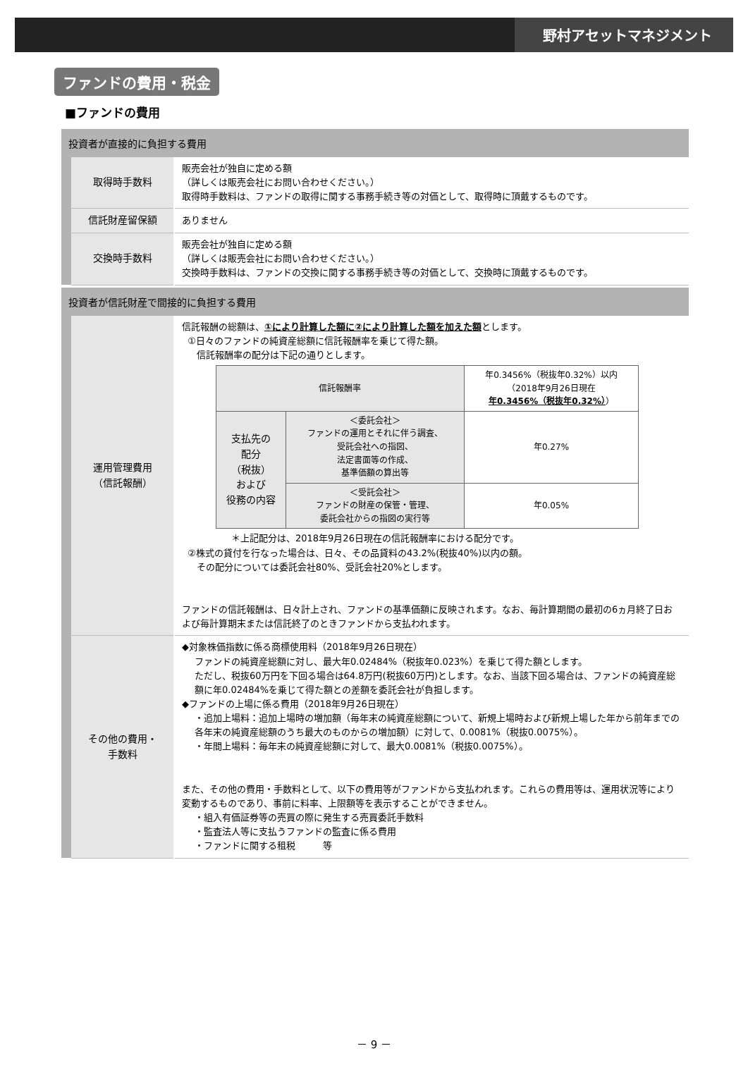野村アセットマネジメント
ファンドの費用・税金
■ファンドの費用
投資者が直接的に負担する費用
| | 取得時手数料 | 販売会社が独自に定める額 （詳しくは販売会社にお問い合わせください。） 取得時手数料は、ファンドの取得に関する事務手続き等の対価として、取得時に頂戴するものです。 |
| | 信託財産留保額 | ありません |
| | 交換時手数料 | 販売会社が独自に定める額 （詳しくは販売会社にお問い合わせください。） 交換時手数料は、ファンドの交換に関する事務手続き等の対価として、交換時に頂戴するものです。 |
投資者が信託財産で間接的に負担する費用
| | 運用管理費用 （信託報酬） | 信託報酬の総額は、 ①により計算した額に②により計算した額を加えた額 とします。 ①日々のファンドの純資産総額に信託報酬率を乗じて得た額。 信託報酬率の配分は下記の通りとします。 / 信託報酬率 / / 年0.3456%（税抜年0.32%）以内 （2018年9月26日現在 年0.3456%（税抜年0.32%） ） / / 支払先の 配分 （税抜） および 役務の内容 / ＜委託会社＞ ファンドの運用とそれに伴う調査、 受託会社への指図、 法定書面等の作成、 基準価額の算出等 / 年0.27% / / / ＜受託会社＞ ファンドの財産の保管・管理、 委託会社からの指図の実行等 / 年0.05% / ＊上記配分は、2018年9月26日現在の信託報酬率における配分です。 ②株式の貸付を行なった場合は、日々、その品貸料の43.2%(税抜40%)以内の額。 その配分については委託会社80%、受託会社20%とします。 ファンドの信託報酬は、日々計上され、ファンドの基準価額に反映されます。なお、毎計算期間の最初の6ヵ月終了日および毎計算期末または信託終了のときファンドから支払われます。 |
| | その他の費用・ 手数料 | ◆対象株価指数に係る商標使用料（2018年9月26日現在） ファンドの純資産総額に対し、最大年0.02484%（税抜年0.023%）を乗じて得た額とします。 ただし、税抜60万円を下回る場合は64.8万円(税抜60万円)とします。なお、当該下回る場合は、ファンドの純資産総額に年0.02484%を乗じて得た額との差額を委託会社が負担します。 ◆ファンドの上場に係る費用（2018年9月26日現在） ・追加上場料：追加上場時の増加額（毎年末の純資産総額について、新規上場時および新規上場した年から前年までの各年末の純資産総額のうち最大のものからの増加額）に対して、0.0081%（税抜0.0075%）。 ・年間上場料：毎年末の純資産総額に対して、最大0.0081%（税抜0.0075%）。 また、その他の費用・手数料として、以下の費用等がファンドから支払われます。これらの費用等は、運用状況等により変動するものであり、事前に料率、上限額等を表示することができません。 ・組入有価証券等の売買の際に発生する売買委託手数料 ・監査法人等に支払うファンドの監査に係る費用 ・ファンドに関する租税 等 |
－ 9 －